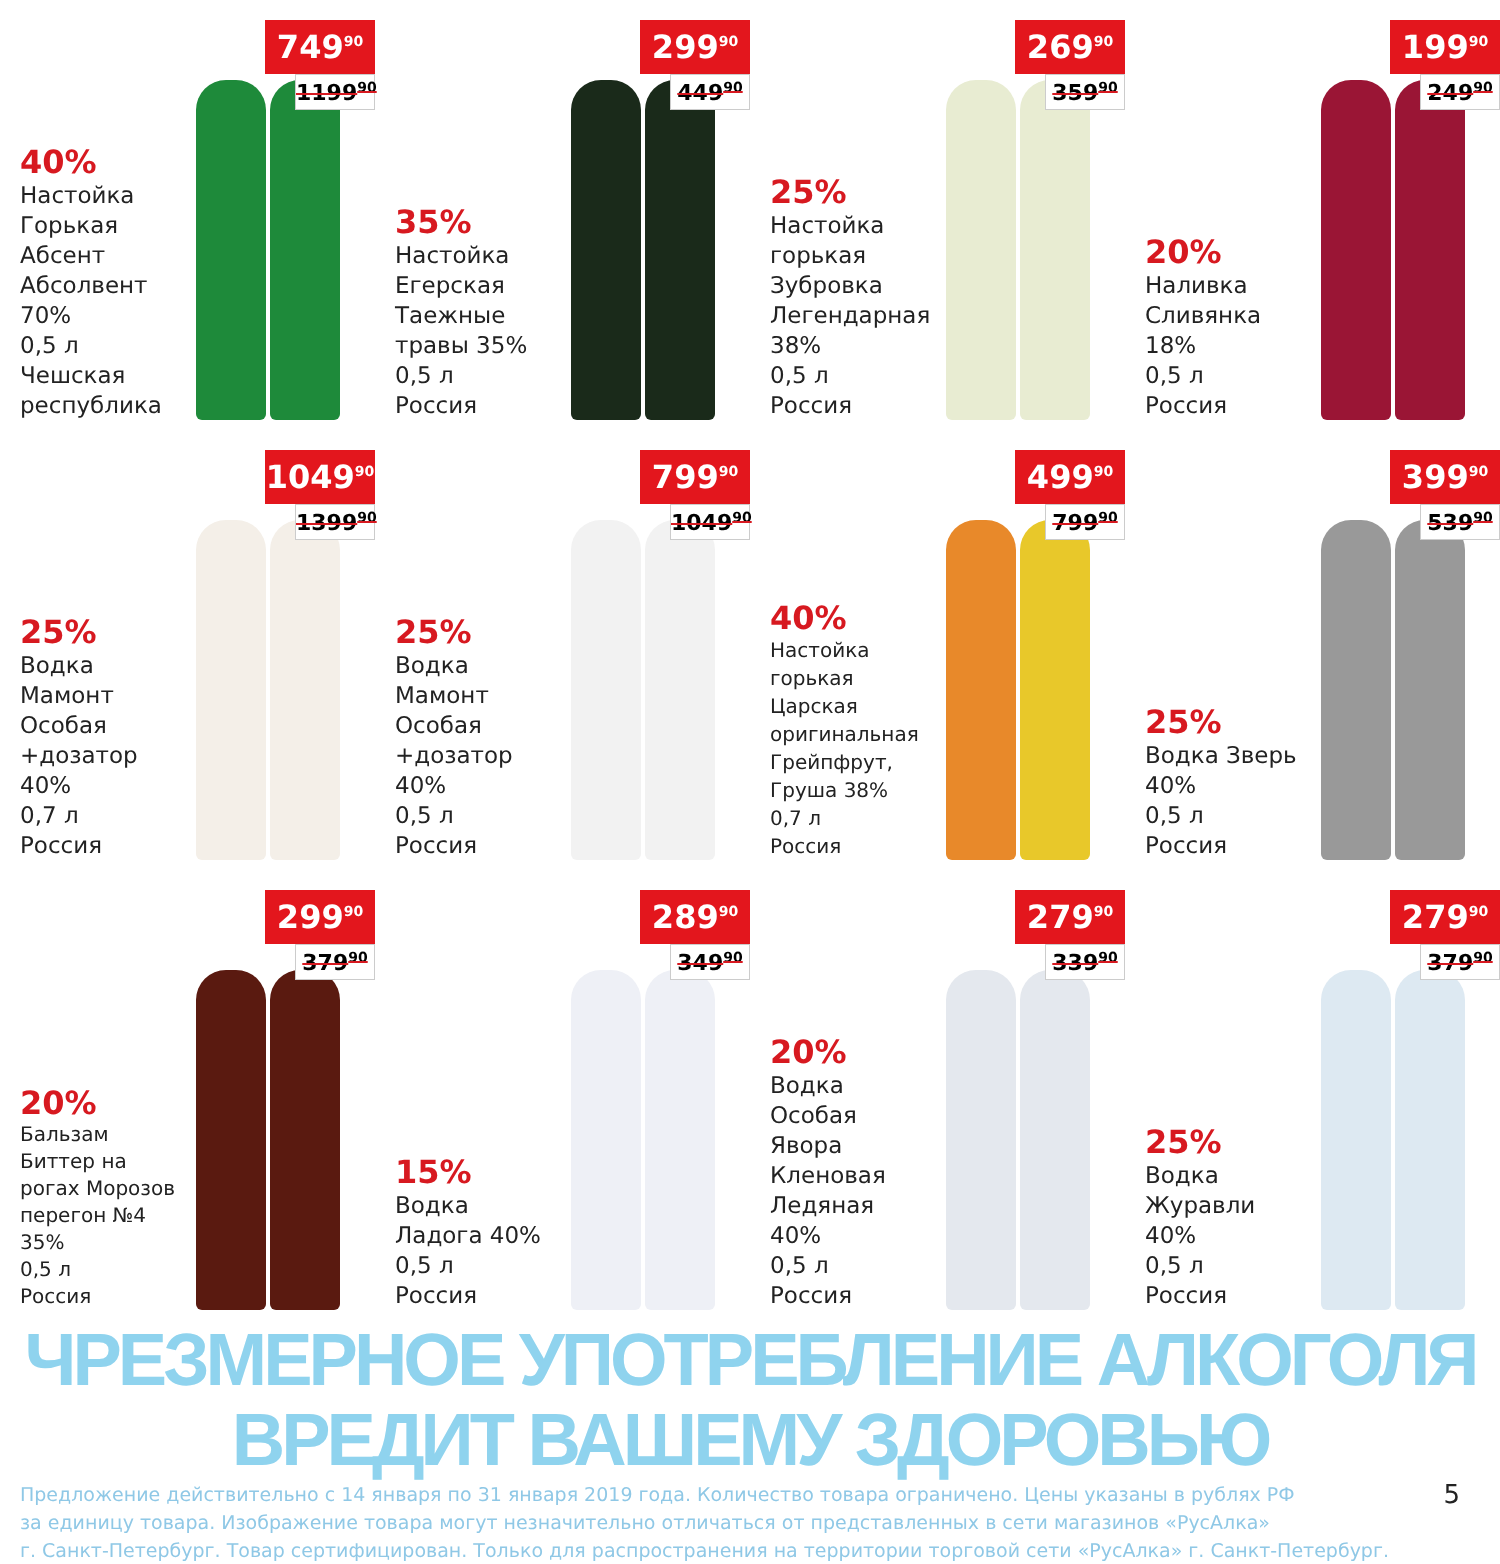40%
Настойка Горькая Абсент Абсолвент 70%
0,5 л
Чешская республика
749<sup>90</sup>
1199<sup>90</sup>
35%
Настойка Егерская Таежные травы 35%
0,5 л
Россия
299<sup>90</sup>
449<sup>90</sup>
25%
Настойка горькая Зубровка Легендарная 38%
0,5 л
Россия
269<sup>90</sup>
359<sup>90</sup>
20%
Наливка Сливянка 18%
0,5 л
Россия
199<sup>90</sup>
249<sup>90</sup>
25%
Водка Мамонт Особая +дозатор 40%
0,7 л
Россия
1049<sup>90</sup>
1399<sup>90</sup>
25%
Водка Мамонт Особая +дозатор 40%
0,5 л
Россия
799<sup>90</sup>
1049<sup>90</sup>
40%
Настойка горькая Царская оригинальная Грейпфрут, Груша 38%
0,7 л
Россия
499<sup>90</sup>
799<sup>90</sup>
25%
Водка Зверь 40%
0,5 л
Россия
399<sup>90</sup>
539<sup>90</sup>
20%
Бальзам Биттер на рогах Морозов перегон №4 35%
0,5 л
Россия
299<sup>90</sup>
379<sup>90</sup>
15%
Водка Ладога 40%
0,5 л
Россия
289<sup>90</sup>
349<sup>90</sup>
20%
Водка Особая Явора Кленовая Ледяная 40%
0,5 л
Россия
279<sup>90</sup>
339<sup>90</sup>
25%
Водка Журавли 40%
0,5 л
Россия
279<sup>90</sup>
379<sup>90</sup>
ЧРЕЗМЕРНОЕ УПОТРЕБЛЕНИЕ АЛКОГОЛЯ ВРЕДИТ ВАШЕМУ ЗДОРОВЬЮ
5 Предложение действительно с 14 января по 31 января 2019 года. Количество товара ограничено. Цены указаны в рублях РФ
за единицу товара. Изображение товара могут незначительно отличаться от представленных в сети магазинов «РусАлка»
г. Санкт-Петербург. Товар сертифицирован. Только для распространения на территории торговой сети «РусАлка» г. Санкт-Петербург.